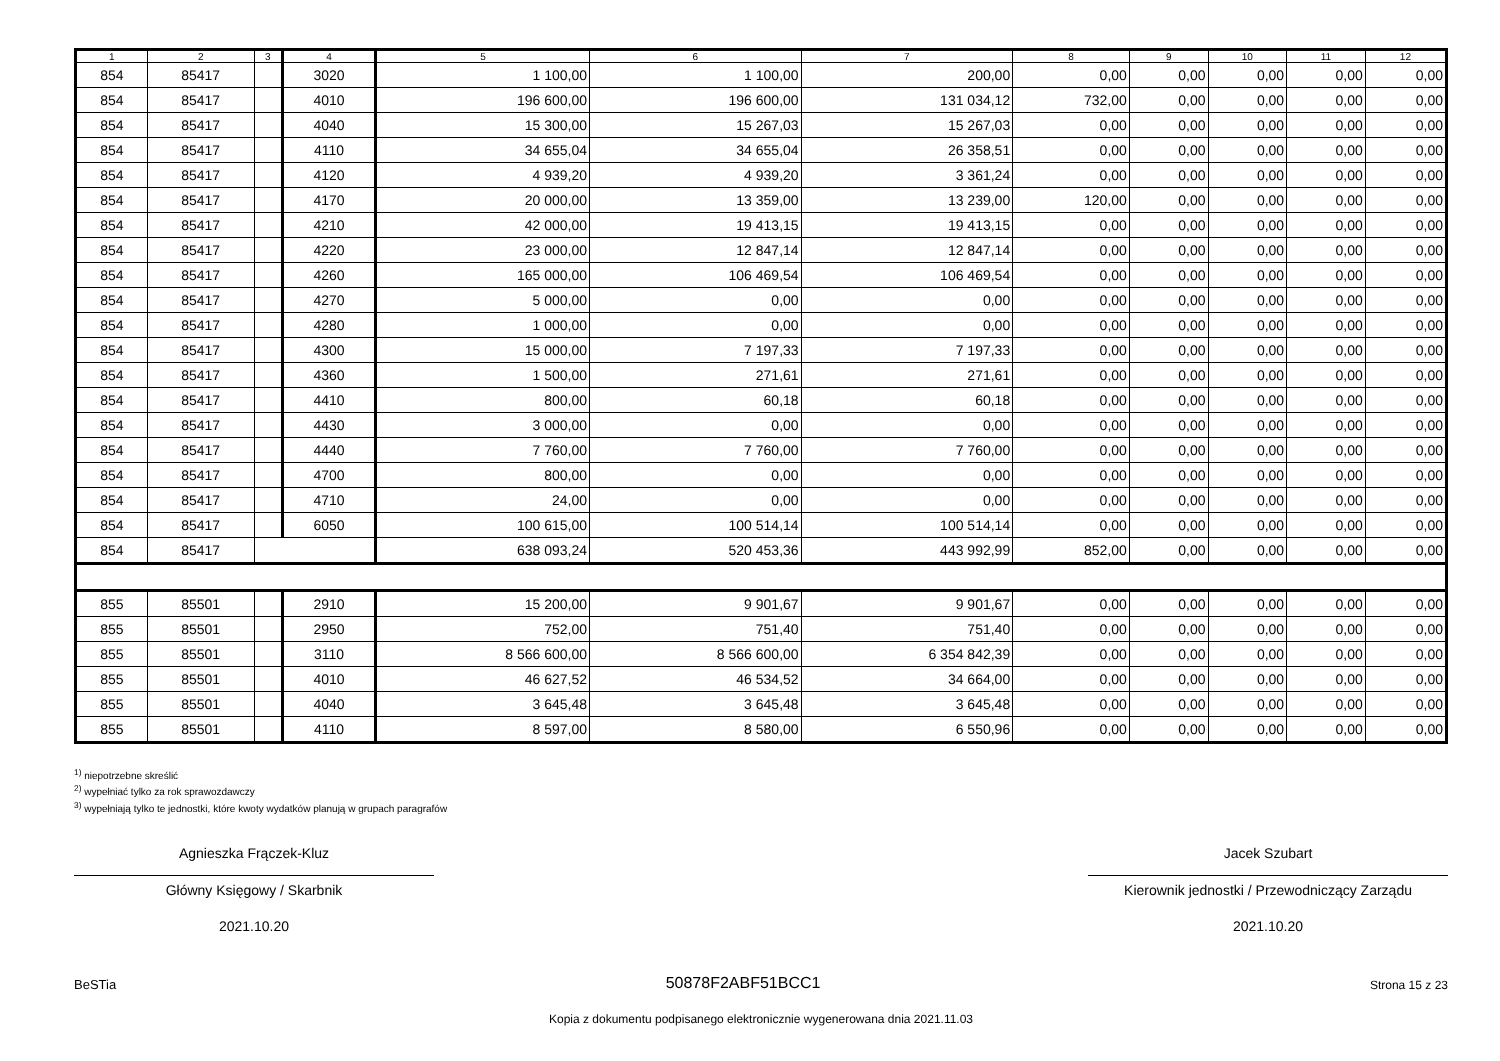| 1 | 2 | 3 | 4 | 5 | 6 | 7 | 8 | 9 | 10 | 11 | 12 |
| --- | --- | --- | --- | --- | --- | --- | --- | --- | --- | --- | --- |
| 854 | 85417 | | 3020 | 1 100,00 | 1 100,00 | 200,00 | 0,00 | 0,00 | 0,00 | 0,00 | 0,00 |
| 854 | 85417 | | 4010 | 196 600,00 | 196 600,00 | 131 034,12 | 732,00 | 0,00 | 0,00 | 0,00 | 0,00 |
| 854 | 85417 | | 4040 | 15 300,00 | 15 267,03 | 15 267,03 | 0,00 | 0,00 | 0,00 | 0,00 | 0,00 |
| 854 | 85417 | | 4110 | 34 655,04 | 34 655,04 | 26 358,51 | 0,00 | 0,00 | 0,00 | 0,00 | 0,00 |
| 854 | 85417 | | 4120 | 4 939,20 | 4 939,20 | 3 361,24 | 0,00 | 0,00 | 0,00 | 0,00 | 0,00 |
| 854 | 85417 | | 4170 | 20 000,00 | 13 359,00 | 13 239,00 | 120,00 | 0,00 | 0,00 | 0,00 | 0,00 |
| 854 | 85417 | | 4210 | 42 000,00 | 19 413,15 | 19 413,15 | 0,00 | 0,00 | 0,00 | 0,00 | 0,00 |
| 854 | 85417 | | 4220 | 23 000,00 | 12 847,14 | 12 847,14 | 0,00 | 0,00 | 0,00 | 0,00 | 0,00 |
| 854 | 85417 | | 4260 | 165 000,00 | 106 469,54 | 106 469,54 | 0,00 | 0,00 | 0,00 | 0,00 | 0,00 |
| 854 | 85417 | | 4270 | 5 000,00 | 0,00 | 0,00 | 0,00 | 0,00 | 0,00 | 0,00 | 0,00 |
| 854 | 85417 | | 4280 | 1 000,00 | 0,00 | 0,00 | 0,00 | 0,00 | 0,00 | 0,00 | 0,00 |
| 854 | 85417 | | 4300 | 15 000,00 | 7 197,33 | 7 197,33 | 0,00 | 0,00 | 0,00 | 0,00 | 0,00 |
| 854 | 85417 | | 4360 | 1 500,00 | 271,61 | 271,61 | 0,00 | 0,00 | 0,00 | 0,00 | 0,00 |
| 854 | 85417 | | 4410 | 800,00 | 60,18 | 60,18 | 0,00 | 0,00 | 0,00 | 0,00 | 0,00 |
| 854 | 85417 | | 4430 | 3 000,00 | 0,00 | 0,00 | 0,00 | 0,00 | 0,00 | 0,00 | 0,00 |
| 854 | 85417 | | 4440 | 7 760,00 | 7 760,00 | 7 760,00 | 0,00 | 0,00 | 0,00 | 0,00 | 0,00 |
| 854 | 85417 | | 4700 | 800,00 | 0,00 | 0,00 | 0,00 | 0,00 | 0,00 | 0,00 | 0,00 |
| 854 | 85417 | | 4710 | 24,00 | 0,00 | 0,00 | 0,00 | 0,00 | 0,00 | 0,00 | 0,00 |
| 854 | 85417 | | 6050 | 100 615,00 | 100 514,14 | 100 514,14 | 0,00 | 0,00 | 0,00 | 0,00 | 0,00 |
| 854 | 85417 | | | 638 093,24 | 520 453,36 | 443 992,99 | 852,00 | 0,00 | 0,00 | 0,00 | 0,00 |
| 855 | 85501 | | 2910 | 15 200,00 | 9 901,67 | 9 901,67 | 0,00 | 0,00 | 0,00 | 0,00 | 0,00 |
| 855 | 85501 | | 2950 | 752,00 | 751,40 | 751,40 | 0,00 | 0,00 | 0,00 | 0,00 | 0,00 |
| 855 | 85501 | | 3110 | 8 566 600,00 | 8 566 600,00 | 6 354 842,39 | 0,00 | 0,00 | 0,00 | 0,00 | 0,00 |
| 855 | 85501 | | 4010 | 46 627,52 | 46 534,52 | 34 664,00 | 0,00 | 0,00 | 0,00 | 0,00 | 0,00 |
| 855 | 85501 | | 4040 | 3 645,48 | 3 645,48 | 3 645,48 | 0,00 | 0,00 | 0,00 | 0,00 | 0,00 |
| 855 | 85501 | | 4110 | 8 597,00 | 8 580,00 | 6 550,96 | 0,00 | 0,00 | 0,00 | 0,00 | 0,00 |
<sup>1)</sup> niepotrzebne skreślić
<sup>2)</sup> wypełniać tylko za rok sprawozdawczy
<sup>3)</sup> wypełniają tylko te jednostki, które kwoty wydatków planują w grupach paragrafów
Agnieszka Frączek-Kluz
Główny Księgowy / Skarbnik
2021.10.20
Jacek Szubart
Kierownik jednostki / Przewodniczący Zarządu
2021.10.20
BeSTia 50878F2ABF51BCC1 Strona 15 z 23
Kopia z dokumentu podpisanego elektronicznie wygenerowana dnia 2021.11.03